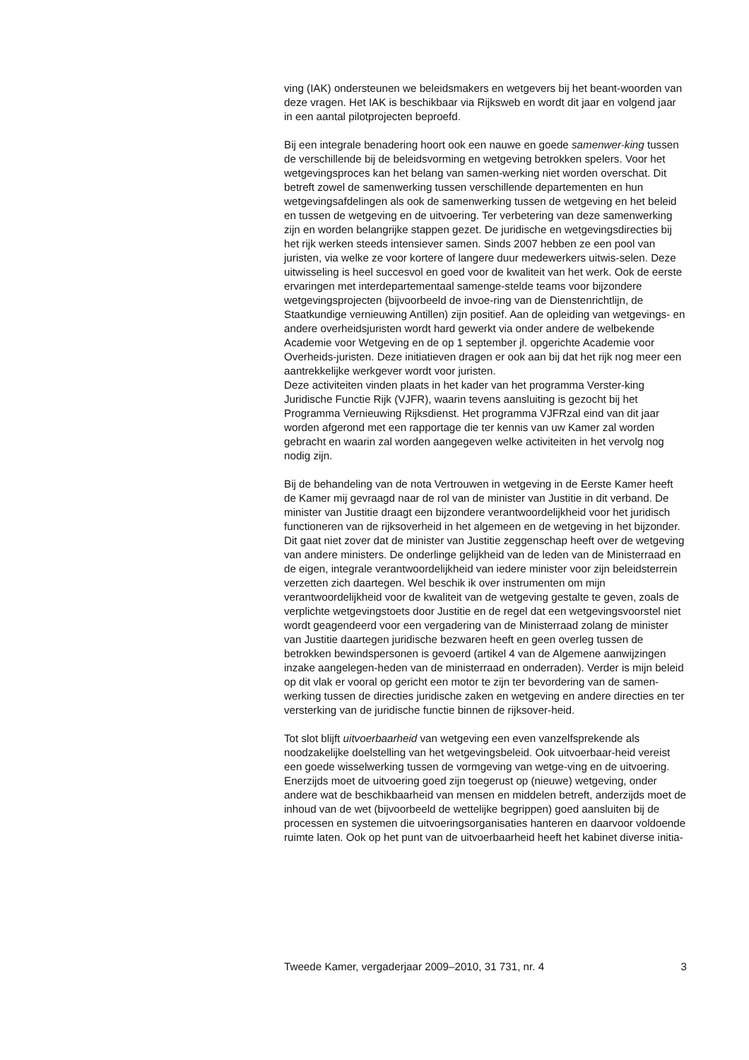ving (IAK) ondersteunen we beleidsmakers en wetgevers bij het beant-woorden van deze vragen. Het IAK is beschikbaar via Rijksweb en wordt dit jaar en volgend jaar in een aantal pilotprojecten beproefd.
Bij een integrale benadering hoort ook een nauwe en goede samenwer-king tussen de verschillende bij de beleidsvorming en wetgeving betrokken spelers. Voor het wetgevingsproces kan het belang van samen-werking niet worden overschat. Dit betreft zowel de samenwerking tussen verschillende departementen en hun wetgevingsafdelingen als ook de samenwerking tussen de wetgeving en het beleid en tussen de wetgeving en de uitvoering. Ter verbetering van deze samenwerking zijn en worden belangrijke stappen gezet. De juridische en wetgevingsdirecties bij het rijk werken steeds intensiever samen. Sinds 2007 hebben ze een pool van juristen, via welke ze voor kortere of langere duur medewerkers uitwis-selen. Deze uitwisseling is heel succesvol en goed voor de kwaliteit van het werk. Ook de eerste ervaringen met interdepartementaal samenge-stelde teams voor bijzondere wetgevingsprojecten (bijvoorbeeld de invoe-ring van de Dienstenrichtlijn, de Staatkundige vernieuwing Antillen) zijn positief. Aan de opleiding van wetgevings- en andere overheidsjuristen wordt hard gewerkt via onder andere de welbekende Academie voor Wetgeving en de op 1 september jl. opgerichte Academie voor Overheids-juristen. Deze initiatieven dragen er ook aan bij dat het rijk nog meer een aantrekkelijke werkgever wordt voor juristen.
Deze activiteiten vinden plaats in het kader van het programma Verster-king Juridische Functie Rijk (VJFR), waarin tevens aansluiting is gezocht bij het Programma Vernieuwing Rijksdienst. Het programma VJFRzal eind van dit jaar worden afgerond met een rapportage die ter kennis van uw Kamer zal worden gebracht en waarin zal worden aangegeven welke activiteiten in het vervolg nog nodig zijn.
Bij de behandeling van de nota Vertrouwen in wetgeving in de Eerste Kamer heeft de Kamer mij gevraagd naar de rol van de minister van Justitie in dit verband. De minister van Justitie draagt een bijzondere verantwoordelijkheid voor het juridisch functioneren van de rijksoverheid in het algemeen en de wetgeving in het bijzonder. Dit gaat niet zover dat de minister van Justitie zeggenschap heeft over de wetgeving van andere ministers. De onderlinge gelijkheid van de leden van de Ministerraad en de eigen, integrale verantwoordelijkheid van iedere minister voor zijn beleidsterrein verzetten zich daartegen. Wel beschik ik over instrumenten om mijn verantwoordelijkheid voor de kwaliteit van de wetgeving gestalte te geven, zoals de verplichte wetgevingstoets door Justitie en de regel dat een wetgevingsvoorstel niet wordt geagendeerd voor een vergadering van de Ministerraad zolang de minister van Justitie daartegen juridische bezwaren heeft en geen overleg tussen de betrokken bewindspersonen is gevoerd (artikel 4 van de Algemene aanwijzingen inzake aangelegen-heden van de ministerraad en onderraden). Verder is mijn beleid op dit vlak er vooral op gericht een motor te zijn ter bevordering van de samen-werking tussen de directies juridische zaken en wetgeving en andere directies en ter versterking van de juridische functie binnen de rijksover-heid.
Tot slot blijft uitvoerbaarheid van wetgeving een even vanzelfsprekende als noodzakelijke doelstelling van het wetgevingsbeleid. Ook uitvoerbaar-heid vereist een goede wisselwerking tussen de vormgeving van wetge-ving en de uitvoering. Enerzijds moet de uitvoering goed zijn toegerust op (nieuwe) wetgeving, onder andere wat de beschikbaarheid van mensen en middelen betreft, anderzijds moet de inhoud van de wet (bijvoorbeeld de wettelijke begrippen) goed aansluiten bij de processen en systemen die uitvoeringsorganisaties hanteren en daarvoor voldoende ruimte laten. Ook op het punt van de uitvoerbaarheid heeft het kabinet diverse initia-
Tweede Kamer, vergaderjaar 2009–2010, 31 731, nr. 4 3